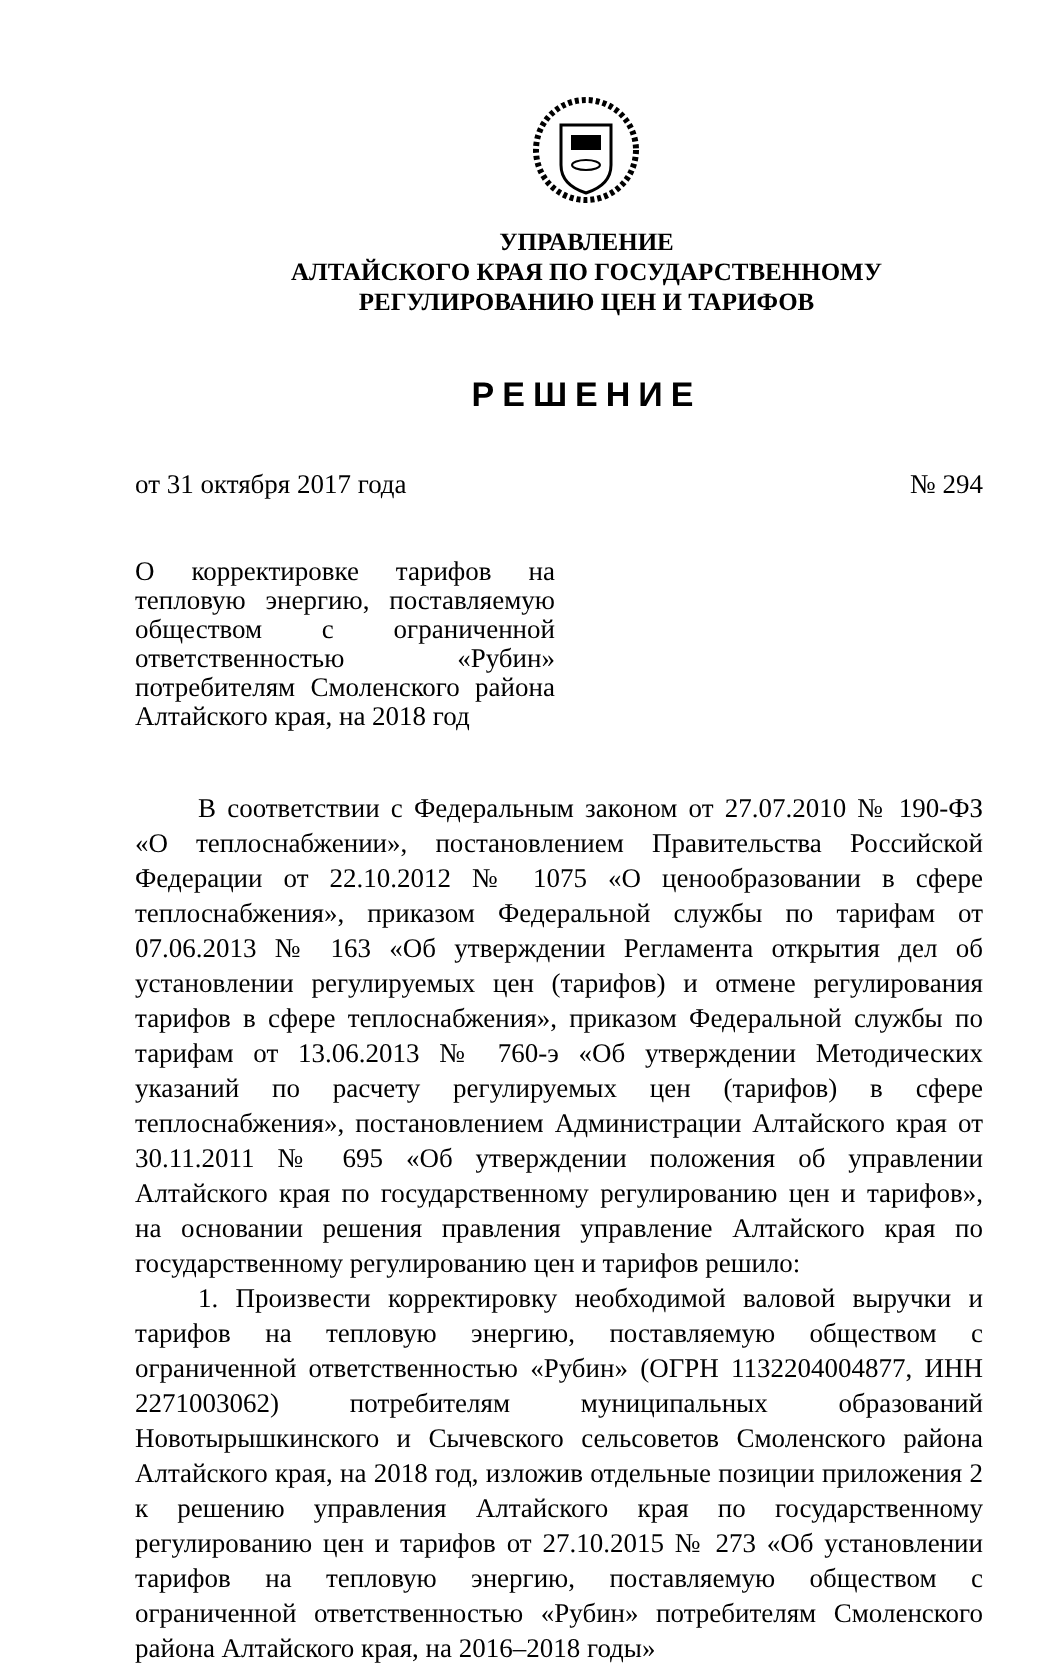УПРАВЛЕНИЕ
АЛТАЙСКОГО КРАЯ ПО ГОСУДАРСТВЕННОМУ
РЕГУЛИРОВАНИЮ ЦЕН И ТАРИФОВ
РЕШЕНИЕ
от 31 октября 2017 года № 294
О корректировке тарифов на тепловую энергию, поставляемую обществом с ограниченной ответственностью «Рубин» потребителям Смоленского района Алтайского края, на 2018 год
В соответствии с Федеральным законом от 27.07.2010 № 190-ФЗ «О теплоснабжении», постановлением Правительства Российской Федерации от 22.10.2012 № 1075 «О ценообразовании в сфере теплоснабжения», приказом Федеральной службы по тарифам от 07.06.2013 № 163 «Об утверждении Регламента открытия дел об установлении регулируемых цен (тарифов) и отмене регулирования тарифов в сфере теплоснабжения», приказом Федеральной службы по тарифам от 13.06.2013 № 760-э «Об утверждении Методических указаний по расчету регулируемых цен (тарифов) в сфере теплоснабжения», постановлением Администрации Алтайского края от 30.11.2011 № 695 «Об утверждении положения об управлении Алтайского края по государственному регулированию цен и тарифов», на основании решения правления управление Алтайского края по государственному регулированию цен и тарифов решило:
1. Произвести корректировку необходимой валовой выручки и тарифов на тепловую энергию, поставляемую обществом с ограниченной ответственностью «Рубин» (ОГРН 1132204004877, ИНН 2271003062) потребителям муниципальных образований Новотырышкинского и Сычевского сельсоветов Смоленского района Алтайского края, на 2018 год, изложив отдельные позиции приложения 2 к решению управления Алтайского края по государственному регулированию цен и тарифов от 27.10.2015 № 273 «Об установлении тарифов на тепловую энергию, поставляемую обществом с ограниченной ответственностью «Рубин» потребителям Смоленского района Алтайского края, на 2016–2018 годы»